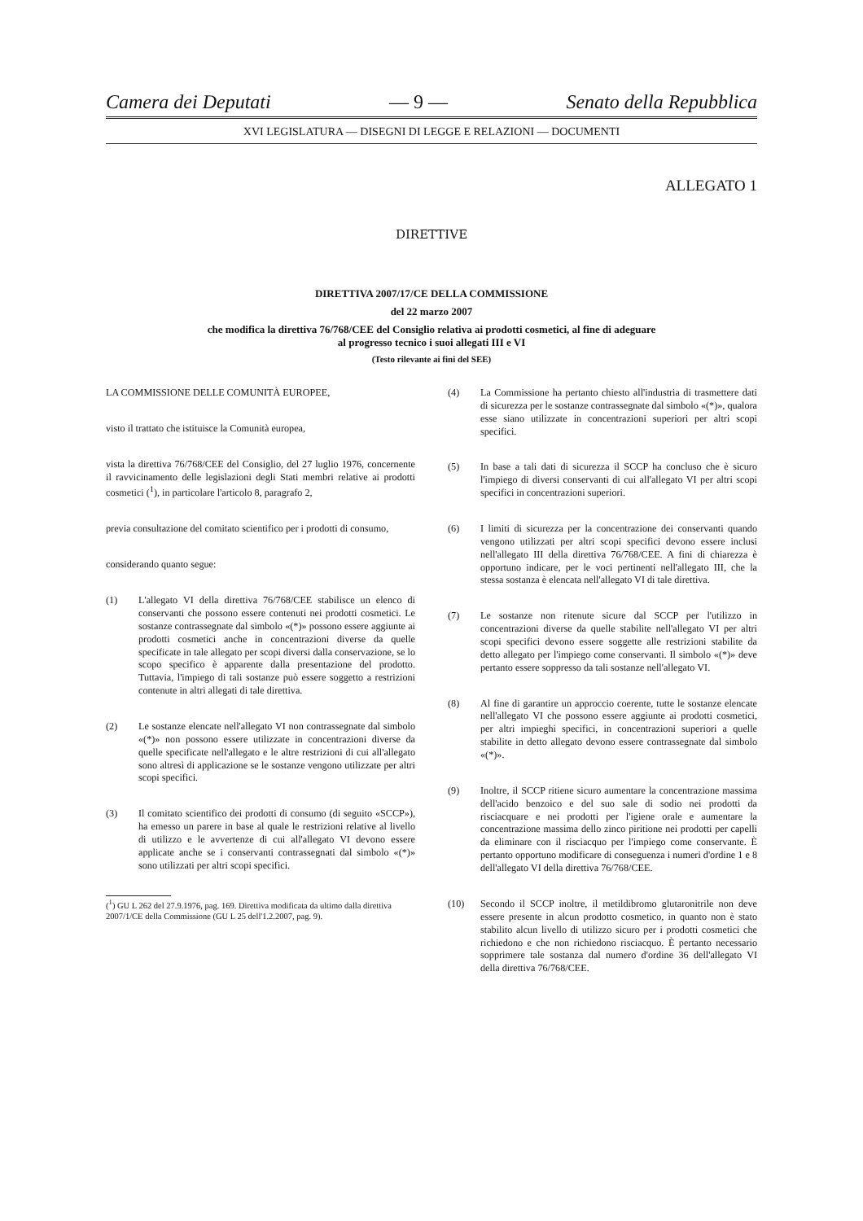Camera dei Deputati — 9 — Senato della Repubblica
XVI LEGISLATURA — DISEGNI DI LEGGE E RELAZIONI — DOCUMENTI
ALLEGATO 1
DIRETTIVE
DIRETTIVA 2007/17/CE DELLA COMMISSIONE
del 22 marzo 2007
che modifica la direttiva 76/768/CEE del Consiglio relativa ai prodotti cosmetici, al fine di adeguare
al progresso tecnico i suoi allegati III e VI
(Testo rilevante ai fini del SEE)
LA COMMISSIONE DELLE COMUNITÀ EUROPEE,
visto il trattato che istituisce la Comunità europea,
vista la direttiva 76/768/CEE del Consiglio, del 27 luglio 1976, concernente il ravvicinamento delle legislazioni degli Stati membri relative ai prodotti cosmetici (<sup>1</sup>), in particolare l'articolo 8, paragrafo 2,
previa consultazione del comitato scientifico per i prodotti di consumo,
considerando quanto segue:
(1) L'allegato VI della direttiva 76/768/CEE stabilisce un elenco di conservanti che possono essere contenuti nei prodotti cosmetici. Le sostanze contrassegnate dal simbolo «(*)» possono essere aggiunte ai prodotti cosmetici anche in concentrazioni diverse da quelle specificate in tale allegato per scopi diversi dalla conservazione, se lo scopo specifico è apparente dalla presentazione del prodotto. Tuttavia, l'impiego di tali sostanze può essere soggetto a restrizioni contenute in altri allegati di tale direttiva.
(2) Le sostanze elencate nell'allegato VI non contrassegnate dal simbolo «(*)» non possono essere utilizzate in concentrazioni diverse da quelle specificate nell'allegato e le altre restrizioni di cui all'allegato sono altresì di applicazione se le sostanze vengono utilizzate per altri scopi specifici.
(3) Il comitato scientifico dei prodotti di consumo (di seguito «SCCP»), ha emesso un parere in base al quale le restrizioni relative al livello di utilizzo e le avvertenze di cui all'allegato VI devono essere applicate anche se i conservanti contrassegnati dal simbolo «(*)» sono utilizzati per altri scopi specifici.
(<sup>1</sup>) GU L 262 del 27.9.1976, pag. 169. Direttiva modificata da ultimo dalla direttiva 2007/1/CE della Commissione (GU L 25 dell'1.2.2007, pag. 9).
(4) La Commissione ha pertanto chiesto all'industria di trasmettere dati di sicurezza per le sostanze contrassegnate dal simbolo «(*)», qualora esse siano utilizzate in concentrazioni superiori per altri scopi specifici.
(5) In base a tali dati di sicurezza il SCCP ha concluso che è sicuro l'impiego di diversi conservanti di cui all'allegato VI per altri scopi specifici in concentrazioni superiori.
(6) I limiti di sicurezza per la concentrazione dei conservanti quando vengono utilizzati per altri scopi specifici devono essere inclusi nell'allegato III della direttiva 76/768/CEE. A fini di chiarezza è opportuno indicare, per le voci pertinenti nell'allegato III, che la stessa sostanza è elencata nell'allegato VI di tale direttiva.
(7) Le sostanze non ritenute sicure dal SCCP per l'utilizzo in concentrazioni diverse da quelle stabilite nell'allegato VI per altri scopi specifici devono essere soggette alle restrizioni stabilite da detto allegato per l'impiego come conservanti. Il simbolo «(*)» deve pertanto essere soppresso da tali sostanze nell'allegato VI.
(8) Al fine di garantire un approccio coerente, tutte le sostanze elencate nell'allegato VI che possono essere aggiunte ai prodotti cosmetici, per altri impieghi specifici, in concentrazioni superiori a quelle stabilite in detto allegato devono essere contrassegnate dal simbolo «(*)».
(9) Inoltre, il SCCP ritiene sicuro aumentare la concentrazione massima dell'acido benzoico e del suo sale di sodio nei prodotti da risciacquare e nei prodotti per l'igiene orale e aumentare la concentrazione massima dello zinco piritione nei prodotti per capelli da eliminare con il risciacquo per l'impiego come conservante. È pertanto opportuno modificare di conseguenza i numeri d'ordine 1 e 8 dell'allegato VI della direttiva 76/768/CEE.
(10) Secondo il SCCP inoltre, il metildibromo glutaronitrile non deve essere presente in alcun prodotto cosmetico, in quanto non è stato stabilito alcun livello di utilizzo sicuro per i prodotti cosmetici che richiedono e che non richiedono risciacquo. È pertanto necessario sopprimere tale sostanza dal numero d'ordine 36 dell'allegato VI della direttiva 76/768/CEE.